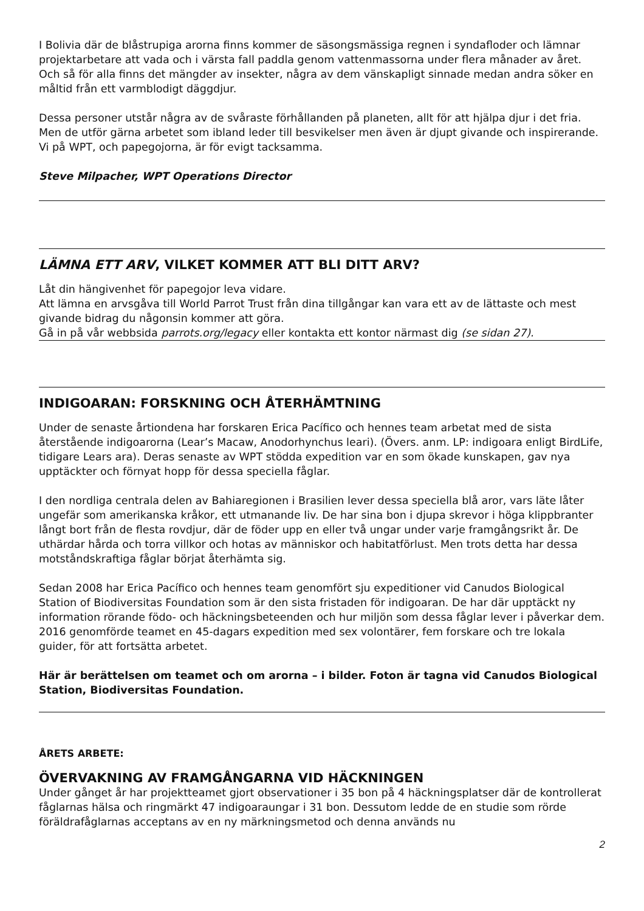I Bolivia där de blåstrupiga arorna finns kommer de säsongsmässiga regnen i syndafloder och lämnar projektarbetare att vada och i värsta fall paddla genom vattenmassorna under flera månader av året. Och så för alla finns det mängder av insekter, några av dem vänskapligt sinnade medan andra söker en måltid från ett varmblodigt däggdjur.
Dessa personer utstår några av de svåraste förhållanden på planeten, allt för att hjälpa djur i det fria. Men de utför gärna arbetet som ibland leder till besvikelser men även är djupt givande och inspirerande. Vi på WPT, och papegojorna, är för evigt tacksamma.
Steve Milpacher, WPT Operations Director
LÄMNA ETT ARV, VILKET KOMMER ATT BLI DITT ARV?
Låt din hängivenhet för papegojor leva vidare.
Att lämna en arvsgåva till World Parrot Trust från dina tillgångar kan vara ett av de lättaste och mest givande bidrag du någonsin kommer att göra.
Gå in på vår webbsida parrots.org/legacy eller kontakta ett kontor närmast dig (se sidan 27).
INDIGOARAN: FORSKNING OCH ÅTERHÄMTNING
Under de senaste årtiondena har forskaren Erica Pacífico och hennes team arbetat med de sista återstående indigoarorna (Lear’s Macaw, Anodorhynchus leari). (Övers. anm. LP: indigoara enligt BirdLife, tidigare Lears ara). Deras senaste av WPT stödda expedition var en som ökade kunskapen, gav nya upptäckter och förnyat hopp för dessa speciella fåglar.
I den nordliga centrala delen av Bahiaregionen i Brasilien lever dessa speciella blå aror, vars läte låter ungefär som amerikanska kråkor, ett utmanande liv. De har sina bon i djupa skrevor i höga klippbranter långt bort från de flesta rovdjur, där de föder upp en eller två ungar under varje framgångsrikt år. De uthärdar hårda och torra villkor och hotas av människor och habitatförlust. Men trots detta har dessa motståndskraftiga fåglar börjat återhämta sig.
Sedan 2008 har Erica Pacífico och hennes team genomfört sju expeditioner vid Canudos Biological Station of Biodiversitas Foundation som är den sista fristaden för indigoaran. De har där upptäckt ny information rörande födo- och häckningsbeteenden och hur miljön som dessa fåglar lever i påverkar dem. 2016 genomförde teamet en 45-dagars expedition med sex volontärer, fem forskare och tre lokala guider, för att fortsätta arbetet.
Här är berättelsen om teamet och om arorna – i bilder. Foton är tagna vid Canudos Biological Station, Biodiversitas Foundation.
ÅRETS ARBETE:
ÖVERVAKNING AV FRAMGÅNGARNA VID HÄCKNINGEN
Under gånget år har projektteamet gjort observationer i 35 bon på 4 häckningsplatser där de kontrollerat fåglarnas hälsa och ringmärkt 47 indigoaraungar i 31 bon. Dessutom ledde de en studie som rörde föräldrafåglarnas acceptans av en ny märkningsmetod och denna används nu
2